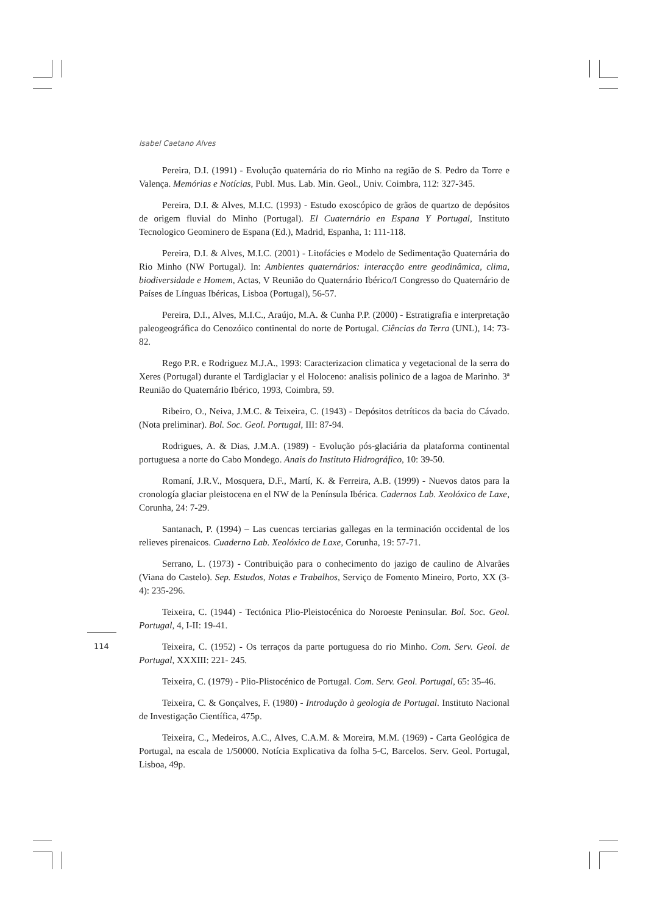Isabel Caetano Alves
Pereira, D.I. (1991) - Evolução quaternária do rio Minho na região de S. Pedro da Torre e Valença. Memórias e Notícias, Publ. Mus. Lab. Min. Geol., Univ. Coimbra, 112: 327-345.
Pereira, D.I. & Alves, M.I.C. (1993) - Estudo exoscópico de grãos de quartzo de depósitos de origem fluvial do Minho (Portugal). El Cuaternário en Espana Y Portugal, Instituto Tecnologico Geominero de Espana (Ed.), Madrid, Espanha, 1: 111-118.
Pereira, D.I. & Alves, M.I.C. (2001) - Litofácies e Modelo de Sedimentação Quaternária do Rio Minho (NW Portugal). In: Ambientes quaternários: interacção entre geodinâmica, clima, biodiversidade e Homem, Actas, V Reunião do Quaternário Ibérico/I Congresso do Quaternário de Países de Línguas Ibéricas, Lisboa (Portugal), 56-57.
Pereira, D.I., Alves, M.I.C., Araújo, M.A. & Cunha P.P. (2000) - Estratigrafia e interpretação paleogeográfica do Cenozóico continental do norte de Portugal. Ciências da Terra (UNL), 14: 73-82.
Rego P.R. e Rodriguez M.J.A., 1993: Caracterizacion climatica y vegetacional de la serra do Xeres (Portugal) durante el Tardiglaciar y el Holoceno: analisis polinico de a lagoa de Marinho. 3ª Reunião do Quaternário Ibérico, 1993, Coimbra, 59.
Ribeiro, O., Neiva, J.M.C. & Teixeira, C. (1943) - Depósitos detríticos da bacia do Cávado. (Nota preliminar). Bol. Soc. Geol. Portugal, III: 87-94.
Rodrigues, A. & Dias, J.M.A. (1989) - Evolução pós-glaciária da plataforma continental portuguesa a norte do Cabo Mondego. Anais do Instituto Hidrográfico, 10: 39-50.
Romaní, J.R.V., Mosquera, D.F., Martí, K. & Ferreira, A.B. (1999) - Nuevos datos para la cronología glaciar pleistocena en el NW de la Península Ibérica. Cadernos Lab. Xeolóxico de Laxe, Corunha, 24: 7-29.
Santanach, P. (1994) – Las cuencas terciarias gallegas en la terminación occidental de los relieves pirenaicos. Cuaderno Lab. Xeolóxico de Laxe, Corunha, 19: 57-71.
Serrano, L. (1973) - Contribuição para o conhecimento do jazigo de caulino de Alvarães (Viana do Castelo). Sep. Estudos, Notas e Trabalhos, Serviço de Fomento Mineiro, Porto, XX (3-4): 235-296.
Teixeira, C. (1944) - Tectónica Plio-Pleistocénica do Noroeste Peninsular. Bol. Soc. Geol. Portugal, 4, I-II: 19-41.
Teixeira, C. (1952) - Os terraços da parte portuguesa do rio Minho. Com. Serv. Geol. de Portugal, XXXIII: 221- 245.
Teixeira, C. (1979) - Plio-Plistocénico de Portugal. Com. Serv. Geol. Portugal, 65: 35-46.
Teixeira, C. & Gonçalves, F. (1980) - Introdução à geologia de Portugal. Instituto Nacional de Investigação Científica, 475p.
Teixeira, C., Medeiros, A.C., Alves, C.A.M. & Moreira, M.M. (1969) - Carta Geológica de Portugal, na escala de 1/50000. Notícia Explicativa da folha 5-C, Barcelos. Serv. Geol. Portugal, Lisboa, 49p.
114